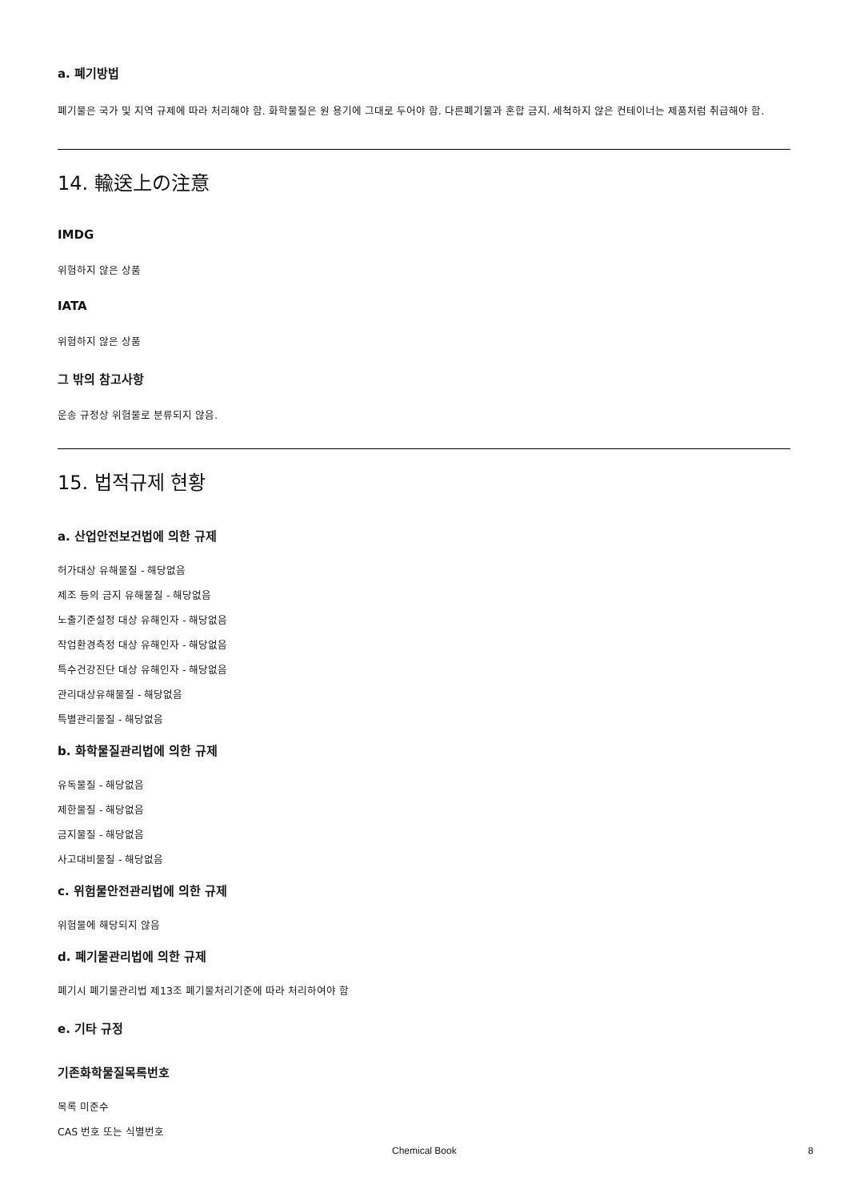a. 폐기방법
폐기물은 국가 및 지역 규제에 따라 처리해야 함. 화학물질은 원 용기에 그대로 두어야 함. 다른폐기물과 혼합 금지. 세척하지 않은 컨테이너는 제품처럼 취급해야 함.
14. 輸送上の注意
IMDG
위험하지 않은 상품
IATA
위험하지 않은 상품
그 밖의 참고사항
운송 규정상 위험물로 분류되지 않음.
15. 법적규제 현황
a. 산업안전보건법에 의한 규제
허가대상 유해물질 - 해당없음
제조 등의 금지 유해물질 - 해당없음
노출기준설정 대상 유해인자 - 해당없음
작업환경측정 대상 유해인자 - 해당없음
특수건강진단 대상 유해인자 - 해당없음
관리대상유해물질 - 해당없음
특별관리물질 - 해당없음
b. 화학물질관리법에 의한 규제
유독물질 - 해당없음
제한물질 - 해당없음
금지물질 - 해당없음
사고대비물질 - 해당없음
c. 위험물안전관리법에 의한 규제
위험물에 해당되지 않음
d. 폐기물관리법에 의한 규제
폐기시 폐기물관리법 제13조 폐기물처리기준에 따라 처리하여야 함
e. 기타 규정
기존화학물질목록번호
목록 미준수
CAS 번호 또는 식별번호
Chemical Book 8